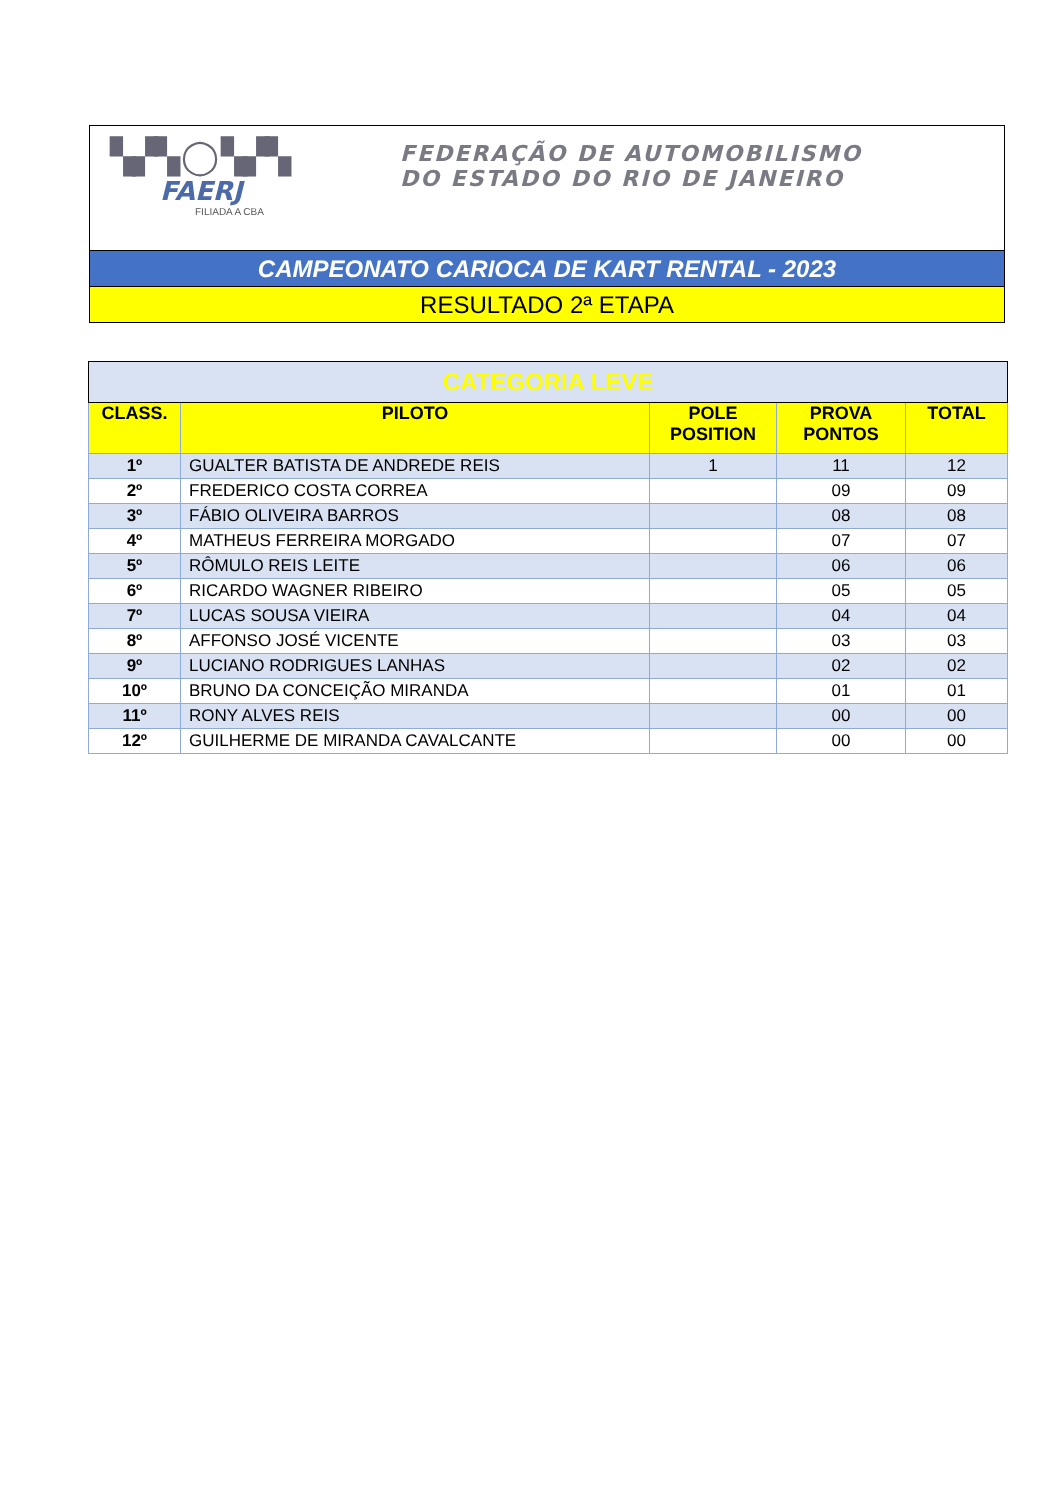▚▞▚ ◯ ▚▞▚
FAERJ
FILIADA A CBA
FEDERAÇÃO DE AUTOMOBILISMO
DO ESTADO DO RIO DE JANEIRO
CAMPEONATO CARIOCA DE KART RENTAL - 2023
RESULTADO 2ª ETAPA
| CATEGORIA LEVE | | | | |
| CLASS. | PILOTO | POLE POSITION | PROVA PONTOS | TOTAL |
| 1º | GUALTER BATISTA DE ANDREDE REIS | 1 | 11 | 12 |
| 2º | FREDERICO COSTA CORREA | | 09 | 09 |
| 3º | FÁBIO OLIVEIRA BARROS | | 08 | 08 |
| 4º | MATHEUS FERREIRA MORGADO | | 07 | 07 |
| 5º | RÔMULO REIS LEITE | | 06 | 06 |
| 6º | RICARDO WAGNER RIBEIRO | | 05 | 05 |
| 7º | LUCAS SOUSA VIEIRA | | 04 | 04 |
| 8º | AFFONSO JOSÉ VICENTE | | 03 | 03 |
| 9º | LUCIANO RODRIGUES LANHAS | | 02 | 02 |
| 10º | BRUNO DA CONCEIÇÃO MIRANDA | | 01 | 01 |
| 11º | RONY ALVES REIS | | 00 | 00 |
| 12º | GUILHERME DE MIRANDA CAVALCANTE | | 00 | 00 |